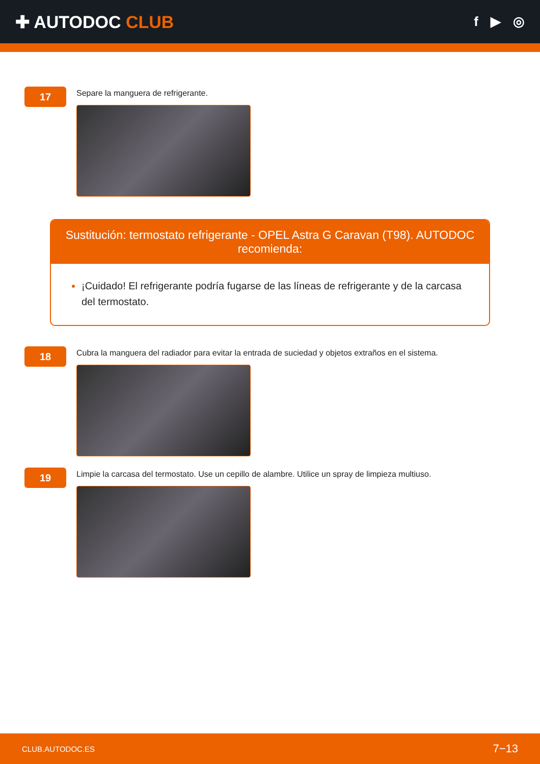✚ AUTODOC CLUB
f ▶ ◎
17
Separe la manguera de refrigerante.
Sustitución: termostato refrigerante - OPEL Astra G Caravan (T98). AUTODOC recomienda:
¡Cuidado! El refrigerante podría fugarse de las líneas de refrigerante y de la carcasa del termostato.
18
Cubra la manguera del radiador para evitar la entrada de suciedad y objetos extraños en el sistema.
19
Limpie la carcasa del termostato. Use un cepillo de alambre. Utilice un spray de limpieza multiuso.
CLUB.AUTODOC.ES 7−13